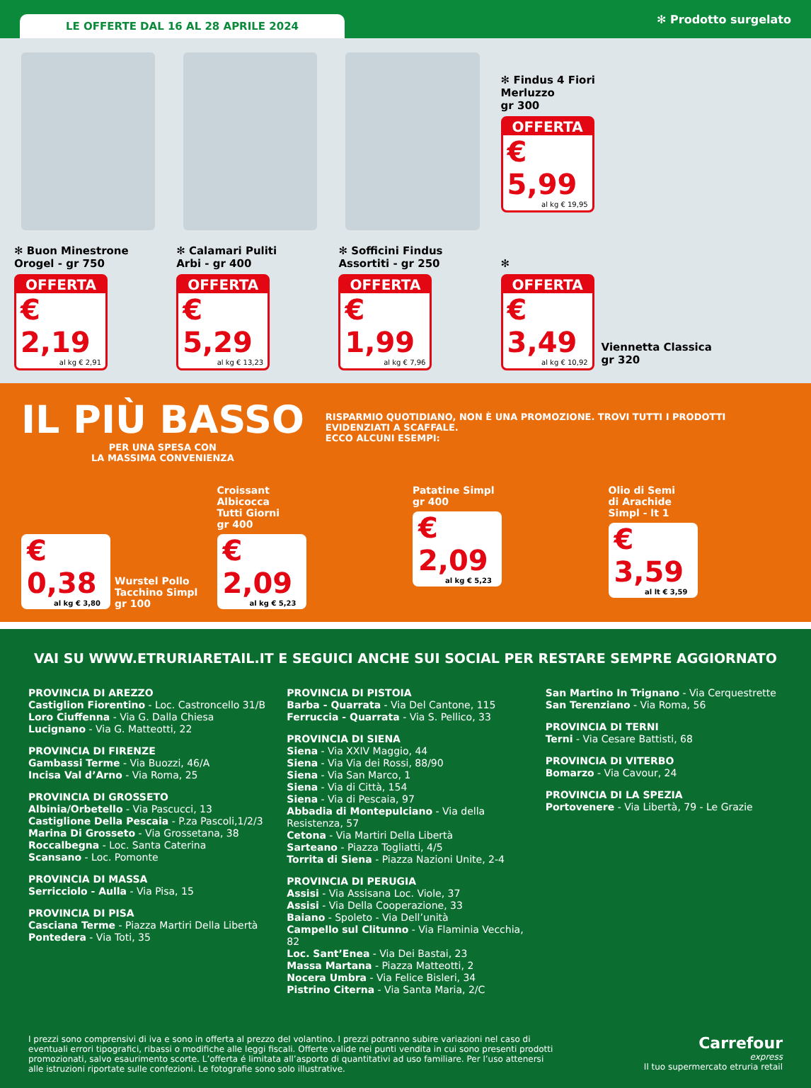LE OFFERTE DAL 16 AL 28 APRILE 2024
✻ Prodotto surgelato
✻ Buon Minestrone
Orogel - gr 750
OFFERTA
€ 2,19
al kg € 2,91
✻ Calamari Puliti
Arbi - gr 400
OFFERTA
€ 5,29
al kg € 13,23
✻ Sofficini Findus
Assortiti - gr 250
OFFERTA
€ 1,99
al kg € 7,96
✻ Findus 4 Fiori
Merluzzo
gr 300
OFFERTA
€ 5,99
al kg € 19,95
✻
OFFERTA
€ 3,49
al kg € 10,92
Viennetta Classica
gr 320
IL PIÙ BASSO
PER UNA SPESA CON
LA MASSIMA CONVENIENZA
RISPARMIO QUOTIDIANO, NON È UNA PROMOZIONE. TROVI TUTTI I PRODOTTI
EVIDENZIATI A SCAFFALE.
ECCO ALCUNI ESEMPI:
€ 0,38
al kg € 3,80
Wurstel Pollo
Tacchino Simpl
gr 100
Croissant
Albicocca
Tutti Giorni
gr 400
€ 2,09
al kg € 5,23
Patatine Simpl
gr 400
€ 2,09
al kg € 5,23
Olio di Semi
di Arachide
Simpl - lt 1
€ 3,59
al lt € 3,59
VAI SU WWW.ETRURIARETAIL.IT E SEGUICI ANCHE SUI SOCIAL PER RESTARE SEMPRE AGGIORNATO
PROVINCIA DI AREZZO
Castiglion Fiorentino - Loc. Castroncello 31/B
Loro Ciuffenna - Via G. Dalla Chiesa
Lucignano - Via G. Matteotti, 22
PROVINCIA DI FIRENZE
Gambassi Terme - Via Buozzi, 46/A
Incisa Val d’Arno - Via Roma, 25
PROVINCIA DI GROSSETO
Albinia/Orbetello - Via Pascucci, 13
Castiglione Della Pescaia - P.za Pascoli,1/2/3
Marina Di Grosseto - Via Grossetana, 38
Roccalbegna - Loc. Santa Caterina
Scansano - Loc. Pomonte
PROVINCIA DI MASSA
Serricciolo - Aulla - Via Pisa, 15
PROVINCIA DI PISA
Casciana Terme - Piazza Martiri Della Libertà
Pontedera - Via Toti, 35
PROVINCIA DI PISTOIA
Barba - Quarrata - Via Del Cantone, 115
Ferruccia - Quarrata - Via S. Pellico, 33
PROVINCIA DI SIENA
Siena - Via XXIV Maggio, 44
Siena - Via Via dei Rossi, 88/90
Siena - Via San Marco, 1
Siena - Via di Città, 154
Siena - Via di Pescaia, 97
Abbadia di Montepulciano - Via della Resistenza, 57
Cetona - Via Martiri Della Libertà
Sarteano - Piazza Togliatti, 4/5
Torrita di Siena - Piazza Nazioni Unite, 2-4
PROVINCIA DI PERUGIA
Assisi - Via Assisana Loc. Viole, 37
Assisi - Via Della Cooperazione, 33
Baiano - Spoleto - Via Dell’unità
Campello sul Clitunno - Via Flaminia Vecchia, 82
Loc. Sant’Enea - Via Dei Bastai, 23
Massa Martana - Piazza Matteotti, 2
Nocera Umbra - Via Felice Bisleri, 34
Pistrino Citerna - Via Santa Maria, 2/C
San Martino In Trignano - Via Cerquestrette
San Terenziano - Via Roma, 56
PROVINCIA DI TERNI
Terni - Via Cesare Battisti, 68
PROVINCIA DI VITERBO
Bomarzo - Via Cavour, 24
PROVINCIA DI LA SPEZIA
Portovenere - Via Libertà, 79 - Le Grazie
I prezzi sono comprensivi di iva e sono in offerta al prezzo del volantino. I prezzi potranno subire variazioni nel caso di eventuali errori tipografici, ribassi o modifiche alle leggi fiscali. Offerte valide nei punti vendita in cui sono presenti prodotti promozionati, salvo esaurimento scorte. L’offerta é limitata all’asporto di quantitativi ad uso familiare. Per l’uso attenersi alle istruzioni riportate sulle confezioni. Le fotografie sono solo illustrative.
Carrefour
express
Il tuo supermercato etruria retail